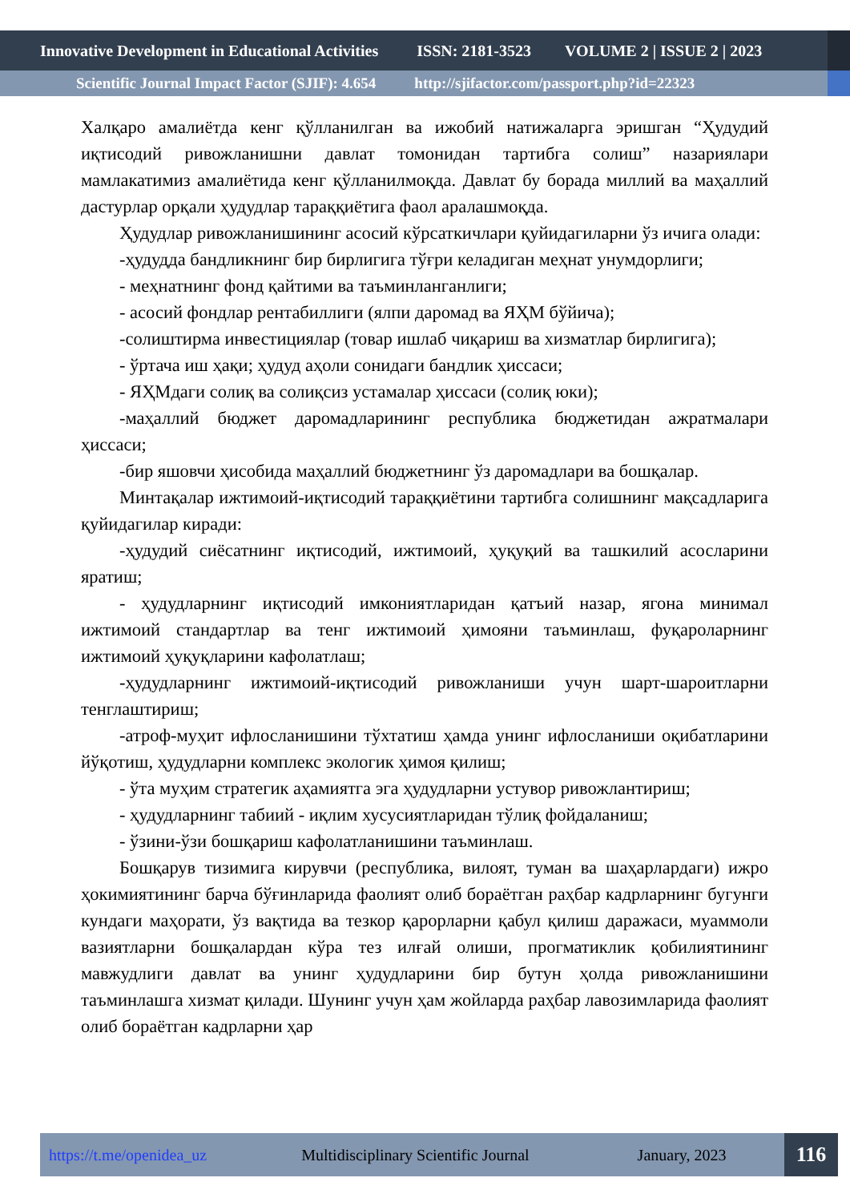Innovative Development in Educational Activities ISSN: 2181-3523 VOLUME 2 | ISSUE 2 | 2023
Scientific Journal Impact Factor (SJIF): 4.654 http://sjifactor.com/passport.php?id=22323
Халқаро амалиётда кенг қўлланилган ва ижобий натижаларга эришган “Ҳудудий иқтисодий ривожланишни давлат томонидан тартибга солиш” назариялари мамлакатимиз амалиётида кенг қўлланилмоқда. Давлат бу борада миллий ва маҳаллий дастурлар орқали ҳудудлар тараққиётига фаол аралашмоқда.
Ҳудудлар ривожланишининг асосий кўрсаткичлари қуйидагиларни ўз ичига олади:
-ҳудудда бандликнинг бир бирлигига тўғри келадиган меҳнат унумдорлиги;
- меҳнатнинг фонд қайтими ва таъминланганлиги;
- асосий фондлар рентабиллиги (ялпи даромад ва ЯҲМ бўйича);
-солиштирма инвестициялар (товар ишлаб чиқариш ва хизматлар бирлигига);
- ўртача иш ҳақи; ҳудуд аҳоли сонидаги бандлик ҳиссаси;
- ЯҲМдаги солиқ ва солиқсиз устамалар ҳиссаси (солиқ юки);
-маҳаллий бюджет даромадларининг республика бюджетидан ажратмалари ҳиссаси;
-бир яшовчи ҳисобида маҳаллий бюджетнинг ўз даромадлари ва бошқалар.
Минтақалар ижтимоий-иқтисодий тараққиётини тартибга солишнинг мақсадларига қуйидагилар киради:
-ҳудудий сиёсатнинг иқтисодий, ижтимоий, ҳуқуқий ва ташкилий асосларини яратиш;
- ҳудудларнинг иқтисодий имкониятларидан қатъий назар, ягона минимал ижтимоий стандартлар ва тенг ижтимоий ҳимояни таъминлаш, фуқароларнинг ижтимоий ҳуқуқларини кафолатлаш;
-ҳудудларнинг ижтимоий-иқтисодий ривожланиши учун шарт-шароитларни тенглаштириш;
-атроф-муҳит ифлосланишини тўхтатиш ҳамда унинг ифлосланиши оқибатларини йўқотиш, ҳудудларни комплекс экологик ҳимоя қилиш;
- ўта муҳим стратегик аҳамиятга эга ҳудудларни устувор ривожлантириш;
- ҳудудларнинг табиий - иқлим хусусиятларидан тўлиқ фойдаланиш;
- ўзини-ўзи бошқариш кафолатланишини таъминлаш.
Бошқарув тизимига кирувчи (республика, вилоят, туман ва шаҳарлардаги) ижро ҳокимиятининг барча бўғинларида фаолият олиб бораётган раҳбар кадрларнинг бугунги кундаги маҳорати, ўз вақтида ва тезкор қарорларни қабул қилиш даражаси, муаммоли вазиятларни бошқалардан кўра тез илғай олиши, прогматиклик қобилиятининг мавжудлиги давлат ва унинг ҳудудларини бир бутун ҳолда ривожланишини таъминлашга хизмат қилади. Шунинг учун ҳам жойларда раҳбар лавозимларида фаолият олиб бораётган кадрларни ҳар
https://t.me/openidea_uz Multidisciplinary Scientific Journal January, 2023 116